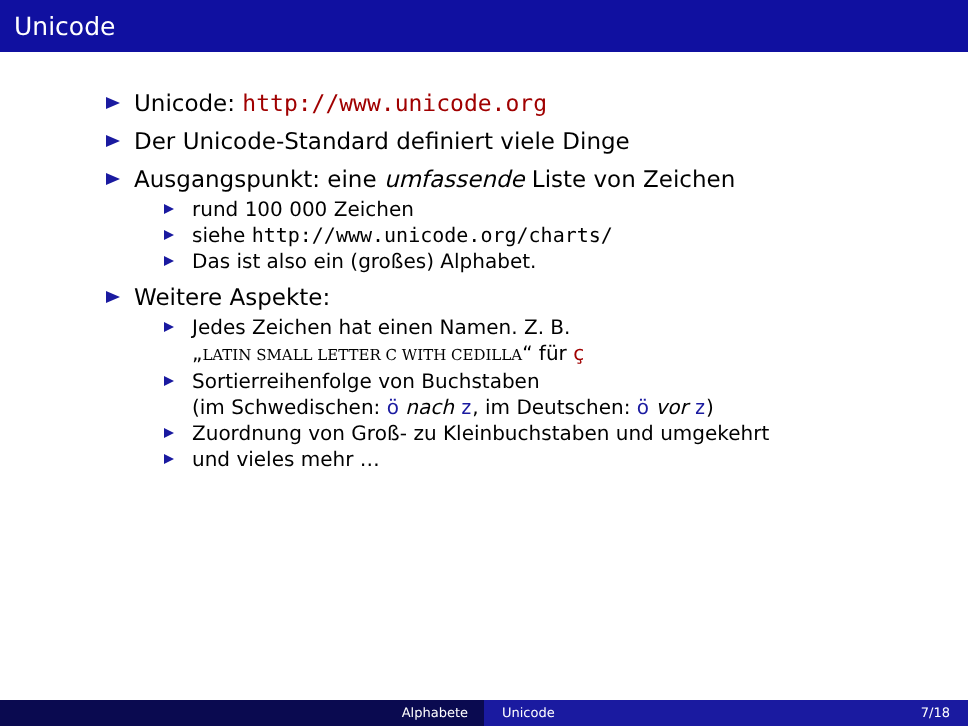Unicode
Unicode: http://www.unicode.org
Der Unicode-Standard definiert viele Dinge
Ausgangspunkt: eine umfassende Liste von Zeichen
rund 100 000 Zeichen
siehe http://www.unicode.org/charts/
Das ist also ein (großes) Alphabet.
Weitere Aspekte:
Jedes Zeichen hat einen Namen. Z. B.
„LATIN SMALL LETTER C WITH CEDILLA“ für ç
Sortierreihenfolge von Buchstaben
(im Schwedischen: ö nach z, im Deutschen: ö vor z)
Zuordnung von Groß- zu Kleinbuchstaben und umgekehrt
und vieles mehr …
Alphabete Unicode 7/18